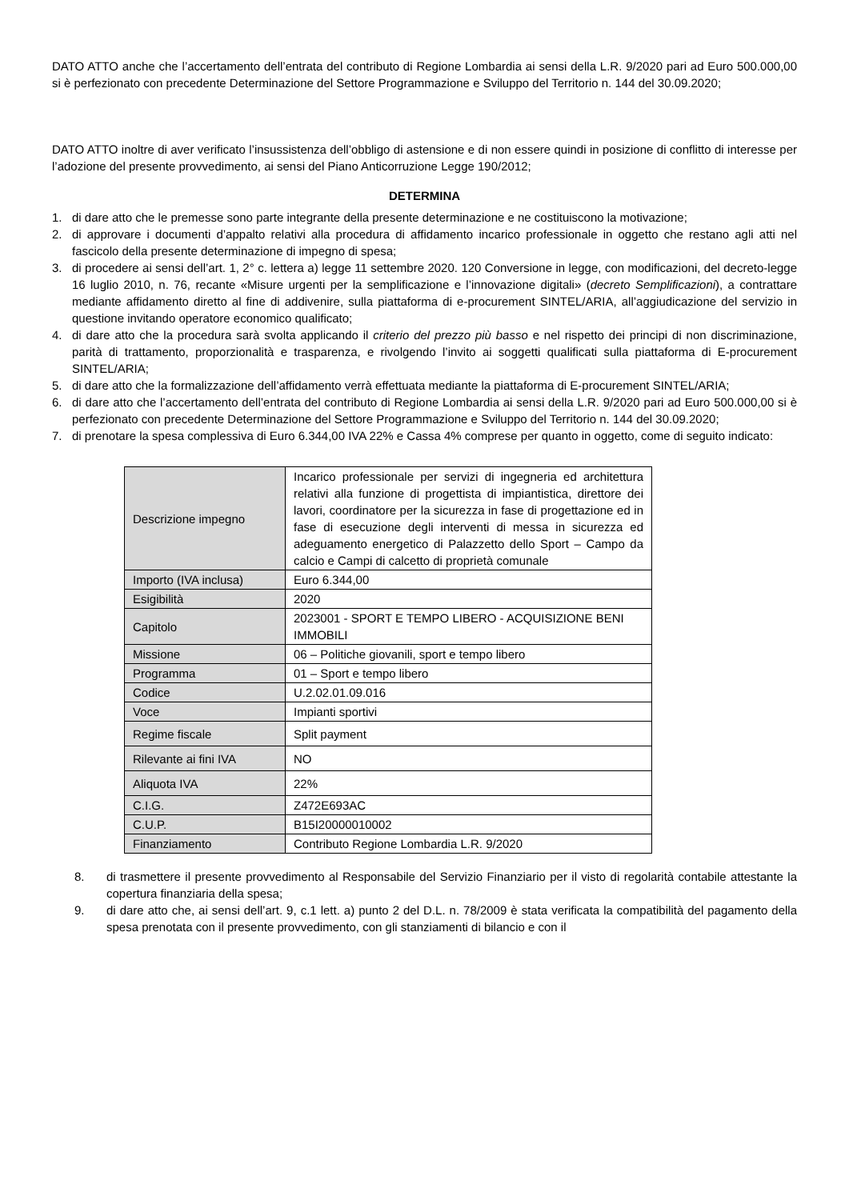DATO ATTO anche che l’accertamento dell’entrata del contributo di Regione Lombardia ai sensi della L.R. 9/2020 pari ad Euro 500.000,00 si è perfezionato con precedente Determinazione del Settore Programmazione e Sviluppo del Territorio n. 144 del 30.09.2020;
DATO ATTO inoltre di aver verificato l’insussistenza dell’obbligo di astensione e di non essere quindi in posizione di conflitto di interesse per l’adozione del presente provvedimento, ai sensi del Piano Anticorruzione Legge 190/2012;
DETERMINA
1. di dare atto che le premesse sono parte integrante della presente determinazione e ne costituiscono la motivazione;
2. di approvare i documenti d’appalto relativi alla procedura di affidamento incarico professionale in oggetto che restano agli atti nel fascicolo della presente determinazione di impegno di spesa;
3. di procedere ai sensi dell’art. 1, 2° c. lettera a) legge 11 settembre 2020. 120 Conversione in legge, con modificazioni, del decreto-legge 16 luglio 2010, n. 76, recante «Misure urgenti per la semplificazione e l’innovazione digitali» (decreto Semplificazioni), a contrattare mediante affidamento diretto al fine di addivenire, sulla piattaforma di e-procurement SINTEL/ARIA, all’aggiudicazione del servizio in questione invitando operatore economico qualificato;
4. di dare atto che la procedura sarà svolta applicando il criterio del prezzo più basso e nel rispetto dei principi di non discriminazione, parità di trattamento, proporzionalità e trasparenza, e rivolgendo l’invito ai soggetti qualificati sulla piattaforma di E-procurement SINTEL/ARIA;
5. di dare atto che la formalizzazione dell’affidamento verrà effettuata mediante la piattaforma di E-procurement SINTEL/ARIA;
6. di dare atto che l’accertamento dell’entrata del contributo di Regione Lombardia ai sensi della L.R. 9/2020 pari ad Euro 500.000,00 si è perfezionato con precedente Determinazione del Settore Programmazione e Sviluppo del Territorio n. 144 del 30.09.2020;
7. di prenotare la spesa complessiva di Euro 6.344,00 IVA 22% e Cassa 4% comprese per quanto in oggetto, come di seguito indicato:
| Descrizione impegno | Incarico professionale per servizi di ingegneria ed architettura relativi alla funzione di progettista di impiantistica, direttore dei lavori, coordinatore per la sicurezza in fase di progettazione ed in fase di esecuzione degli interventi di messa in sicurezza ed adeguamento energetico di Palazzetto dello Sport – Campo da calcio e Campi di calcetto di proprietà comunale |
| Importo (IVA inclusa) | Euro 6.344,00 |
| Esigibilità | 2020 |
| Capitolo | 2023001 - SPORT E TEMPO LIBERO - ACQUISIZIONE BENI IMMOBILI |
| Missione | 06 – Politiche giovanili, sport e tempo libero |
| Programma | 01 – Sport e tempo libero |
| Codice | U.2.02.01.09.016 |
| Voce | Impianti sportivi |
| Regime fiscale | Split payment |
| Rilevante ai fini IVA | NO |
| Aliquota IVA | 22% |
| C.I.G. | Z472E693AC |
| C.U.P. | B15I20000010002 |
| Finanziamento | Contributo Regione Lombardia L.R. 9/2020 |
8. di trasmettere il presente provvedimento al Responsabile del Servizio Finanziario per il visto di regolarità contabile attestante la copertura finanziaria della spesa;
9. di dare atto che, ai sensi dell’art. 9, c.1 lett. a) punto 2 del D.L. n. 78/2009 è stata verificata la compatibilità del pagamento della spesa prenotata con il presente provvedimento, con gli stanziamenti di bilancio e con il